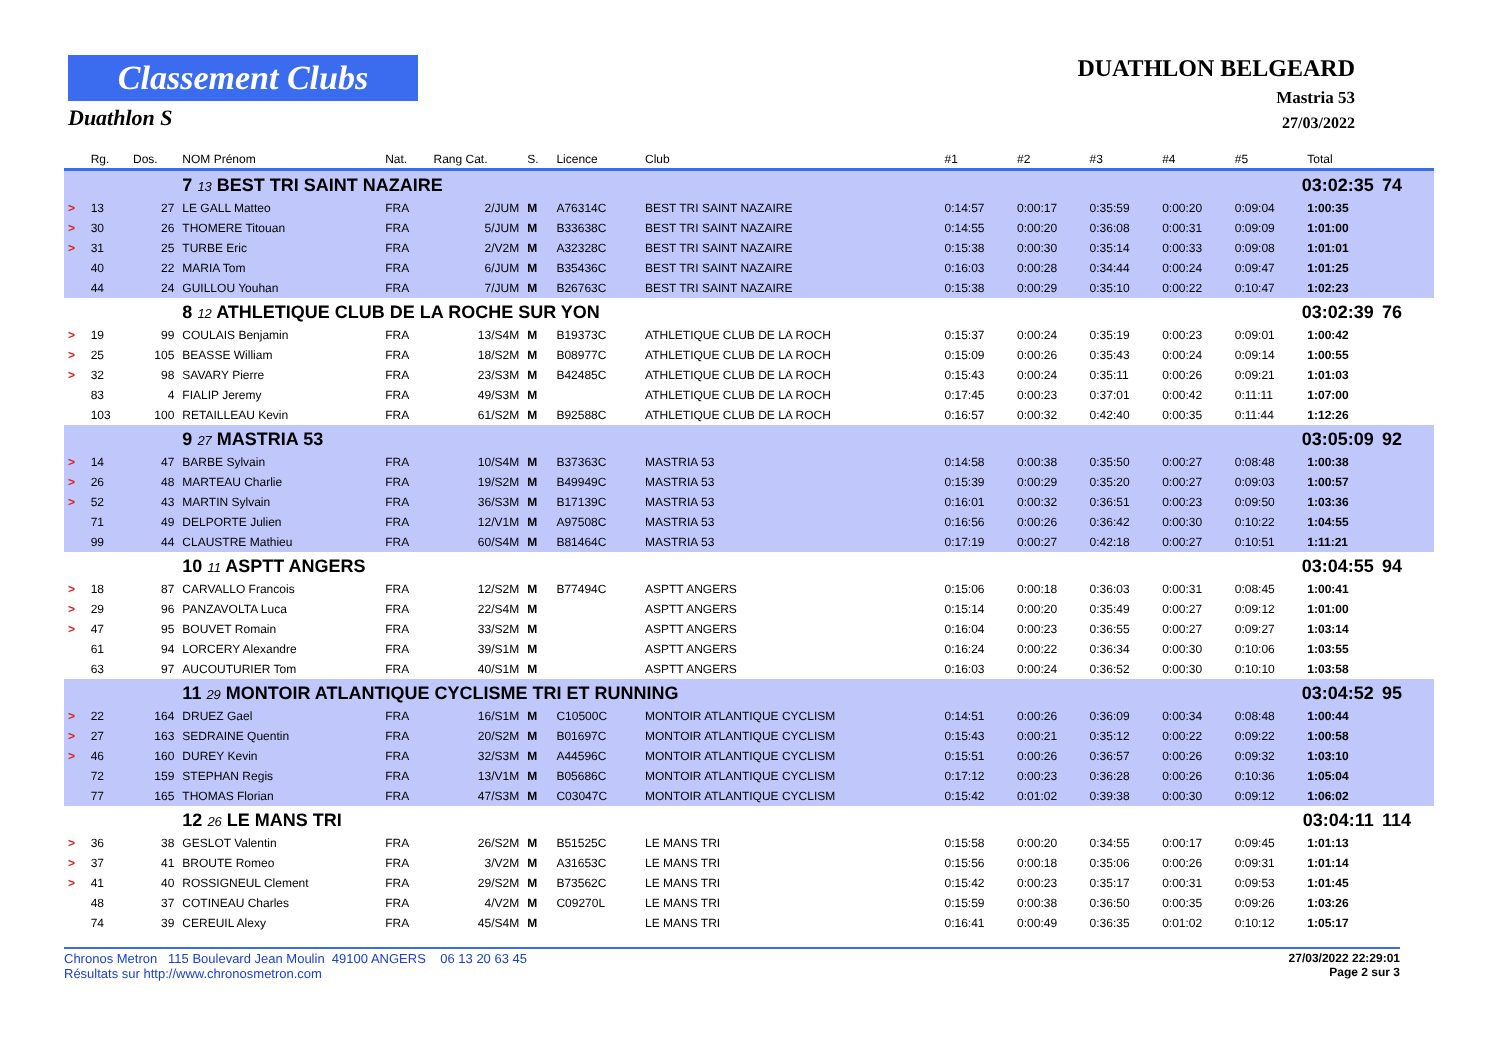Classement Clubs
Duathlon S
DUATHLON BELGEARD
Mastria 53
27/03/2022
| | Rg. | Dos. | NOM Prénom | Nat. | Rang Cat. | S. | Licence | Club | #1 | #2 | #3 | #4 | #5 | Total | |
| --- | --- | --- | --- | --- | --- | --- | --- | --- | --- | --- | --- | --- | --- | --- | --- |
| | | | 7 13 BEST TRI SAINT NAZAIRE | | | | | | | | | | 03:02:35 | | 74 |
| > | 13 | 27 | LE GALL Matteo | FRA | 2/JUM | M | A76314C | BEST TRI SAINT NAZAIRE | 0:14:57 | 0:00:17 | 0:35:59 | 0:00:20 | 0:09:04 | 1:00:35 | |
| > | 30 | 26 | THOMERE Titouan | FRA | 5/JUM | M | B33638C | BEST TRI SAINT NAZAIRE | 0:14:55 | 0:00:20 | 0:36:08 | 0:00:31 | 0:09:09 | 1:01:00 | |
| > | 31 | 25 | TURBE Eric | FRA | 2/V2M | M | A32328C | BEST TRI SAINT NAZAIRE | 0:15:38 | 0:00:30 | 0:35:14 | 0:00:33 | 0:09:08 | 1:01:01 | |
| | 40 | 22 | MARIA Tom | FRA | 6/JUM | M | B35436C | BEST TRI SAINT NAZAIRE | 0:16:03 | 0:00:28 | 0:34:44 | 0:00:24 | 0:09:47 | 1:01:25 | |
| | 44 | 24 | GUILLOU Youhan | FRA | 7/JUM | M | B26763C | BEST TRI SAINT NAZAIRE | 0:15:38 | 0:00:29 | 0:35:10 | 0:00:22 | 0:10:47 | 1:02:23 | |
| | | | 8 12 ATHLETIQUE CLUB DE LA ROCHE SUR YON | | | | | | | | | | 03:02:39 | | 76 |
| > | 19 | 99 | COULAIS Benjamin | FRA | 13/S4M | M | B19373C | ATHLETIQUE CLUB DE LA ROCH | 0:15:37 | 0:00:24 | 0:35:19 | 0:00:23 | 0:09:01 | 1:00:42 | |
| > | 25 | 105 | BEASSE William | FRA | 18/S2M | M | B08977C | ATHLETIQUE CLUB DE LA ROCH | 0:15:09 | 0:00:26 | 0:35:43 | 0:00:24 | 0:09:14 | 1:00:55 | |
| > | 32 | 98 | SAVARY Pierre | FRA | 23/S3M | M | B42485C | ATHLETIQUE CLUB DE LA ROCH | 0:15:43 | 0:00:24 | 0:35:11 | 0:00:26 | 0:09:21 | 1:01:03 | |
| | 83 | 4 | FIALIP Jeremy | FRA | 49/S3M | M | | ATHLETIQUE CLUB DE LA ROCH | 0:17:45 | 0:00:23 | 0:37:01 | 0:00:42 | 0:11:11 | 1:07:00 | |
| | 103 | 100 | RETAILLEAU Kevin | FRA | 61/S2M | M | B92588C | ATHLETIQUE CLUB DE LA ROCH | 0:16:57 | 0:00:32 | 0:42:40 | 0:00:35 | 0:11:44 | 1:12:26 | |
| | | | 9 27 MASTRIA 53 | | | | | | | | | | 03:05:09 | | 92 |
| > | 14 | 47 | BARBE Sylvain | FRA | 10/S4M | M | B37363C | MASTRIA 53 | 0:14:58 | 0:00:38 | 0:35:50 | 0:00:27 | 0:08:48 | 1:00:38 | |
| > | 26 | 48 | MARTEAU Charlie | FRA | 19/S2M | M | B49949C | MASTRIA 53 | 0:15:39 | 0:00:29 | 0:35:20 | 0:00:27 | 0:09:03 | 1:00:57 | |
| > | 52 | 43 | MARTIN Sylvain | FRA | 36/S3M | M | B17139C | MASTRIA 53 | 0:16:01 | 0:00:32 | 0:36:51 | 0:00:23 | 0:09:50 | 1:03:36 | |
| | 71 | 49 | DELPORTE Julien | FRA | 12/V1M | M | A97508C | MASTRIA 53 | 0:16:56 | 0:00:26 | 0:36:42 | 0:00:30 | 0:10:22 | 1:04:55 | |
| | 99 | 44 | CLAUSTRE Mathieu | FRA | 60/S4M | M | B81464C | MASTRIA 53 | 0:17:19 | 0:00:27 | 0:42:18 | 0:00:27 | 0:10:51 | 1:11:21 | |
| | | | 10 11 ASPTT ANGERS | | | | | | | | | | 03:04:55 | | 94 |
| > | 18 | 87 | CARVALLO Francois | FRA | 12/S2M | M | B77494C | ASPTT ANGERS | 0:15:06 | 0:00:18 | 0:36:03 | 0:00:31 | 0:08:45 | 1:00:41 | |
| > | 29 | 96 | PANZAVOLTA Luca | FRA | 22/S4M | M | | ASPTT ANGERS | 0:15:14 | 0:00:20 | 0:35:49 | 0:00:27 | 0:09:12 | 1:01:00 | |
| > | 47 | 95 | BOUVET Romain | FRA | 33/S2M | M | | ASPTT ANGERS | 0:16:04 | 0:00:23 | 0:36:55 | 0:00:27 | 0:09:27 | 1:03:14 | |
| | 61 | 94 | LORCERY Alexandre | FRA | 39/S1M | M | | ASPTT ANGERS | 0:16:24 | 0:00:22 | 0:36:34 | 0:00:30 | 0:10:06 | 1:03:55 | |
| | 63 | 97 | AUCOUTURIER Tom | FRA | 40/S1M | M | | ASPTT ANGERS | 0:16:03 | 0:00:24 | 0:36:52 | 0:00:30 | 0:10:10 | 1:03:58 | |
| | | | 11 29 MONTOIR ATLANTIQUE CYCLISME TRI ET RUNNING | | | | | | | | | | 03:04:52 | | 95 |
| > | 22 | 164 | DRUEZ Gael | FRA | 16/S1M | M | C10500C | MONTOIR ATLANTIQUE CYCLISM | 0:14:51 | 0:00:26 | 0:36:09 | 0:00:34 | 0:08:48 | 1:00:44 | |
| > | 27 | 163 | SEDRAINE Quentin | FRA | 20/S2M | M | B01697C | MONTOIR ATLANTIQUE CYCLISM | 0:15:43 | 0:00:21 | 0:35:12 | 0:00:22 | 0:09:22 | 1:00:58 | |
| > | 46 | 160 | DUREY Kevin | FRA | 32/S3M | M | A44596C | MONTOIR ATLANTIQUE CYCLISM | 0:15:51 | 0:00:26 | 0:36:57 | 0:00:26 | 0:09:32 | 1:03:10 | |
| | 72 | 159 | STEPHAN Regis | FRA | 13/V1M | M | B05686C | MONTOIR ATLANTIQUE CYCLISM | 0:17:12 | 0:00:23 | 0:36:28 | 0:00:26 | 0:10:36 | 1:05:04 | |
| | 77 | 165 | THOMAS Florian | FRA | 47/S3M | M | C03047C | MONTOIR ATLANTIQUE CYCLISM | 0:15:42 | 0:01:02 | 0:39:38 | 0:00:30 | 0:09:12 | 1:06:02 | |
| | | | 12 26 LE MANS TRI | | | | | | | | | | 03:04:11 | | 114 |
| > | 36 | 38 | GESLOT Valentin | FRA | 26/S2M | M | B51525C | LE MANS TRI | 0:15:58 | 0:00:20 | 0:34:55 | 0:00:17 | 0:09:45 | 1:01:13 | |
| > | 37 | 41 | BROUTE Romeo | FRA | 3/V2M | M | A31653C | LE MANS TRI | 0:15:56 | 0:00:18 | 0:35:06 | 0:00:26 | 0:09:31 | 1:01:14 | |
| > | 41 | 40 | ROSSIGNEUL Clement | FRA | 29/S2M | M | B73562C | LE MANS TRI | 0:15:42 | 0:00:23 | 0:35:17 | 0:00:31 | 0:09:53 | 1:01:45 | |
| | 48 | 37 | COTINEAU Charles | FRA | 4/V2M | M | C09270L | LE MANS TRI | 0:15:59 | 0:00:38 | 0:36:50 | 0:00:35 | 0:09:26 | 1:03:26 | |
| | 74 | 39 | CEREUIL Alexy | FRA | 45/S4M | M | | LE MANS TRI | 0:16:41 | 0:00:49 | 0:36:35 | 0:01:02 | 0:10:12 | 1:05:17 | |
Chronos Metron 115 Boulevard Jean Moulin 49100 ANGERS 06 13 20 63 45
Résultats sur http://www.chronosmetron.com
27/03/2022 22:29:01
Page 2 sur 3